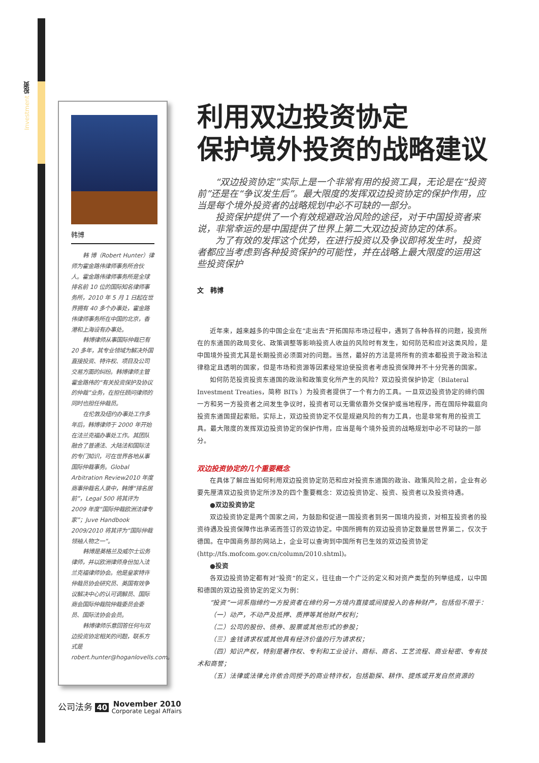Investment 投资
韩博
韩 博（Robert Hunter）律师为霍金路伟律师事务所合伙人。霍金路伟律师事务所是全球排名前 10 位的国际知名律师事务所，2010 年 5 月 1 日起在世界拥有 40 多个办事处，霍金路伟律师事务所在中国的北京，香港和上海设有办事处。
韩博律师从事国际仲裁已有 20 多年，其专业领域为解决外国直接投资、特许权、项目及公司交易方面的纠纷。韩博律师主管霍金路伟的“有关投资保护及协议的仲裁”业务，在担任顾问律师的同时也担任仲裁员。
在伦敦及纽约办事处工作多年后，韩博律师于 2000 年开始在法兰克福办事处工作。其团队融合了普通法、大陆法和国际法的专门知识，可在世界各地从事国际仲裁事务。Global Arbitration Review2010 年度商事仲裁名人录中，韩博“排名居前”，Legal 500 将其评为 2009 年度“国际仲裁欧洲法律专家”；Juve Handbook 2009/2010 将其评为“国际仲裁领袖人物之一”。
韩博是英格兰及威尔士讼务律师，并以欧洲律师身份加入法兰克福律师协会。他是皇家特许仲裁员协会研究员、英国有效争议解决中心的认可调解员、国际商会国际仲裁院仲裁委员会委员、国际法协会会员。
韩博律师乐意回答任何与双边投资协定相关的问题，联系方式是 robert.hunter@hoganlovells.com。
利用双边投资协定
保护境外投资的战略建议
“双边投资协定”实际上是一个非常有用的投资工具，无论是在“投资前”还是在“争议发生后”。最大限度的发挥双边投资协定的保护作用，应当是每个境外投资者的战略规划中必不可缺的一部分。
投资保护提供了一个有效规避政治风险的途径，对于中国投资者来说，非常幸运的是中国提供了世界上第二大双边投资协定的体系。
为了有效的发挥这个优势，在进行投资以及争议即将发生时，投资者都应当考虑到各种投资保护的可能性，并在战略上最大限度的运用这些投资保护
文　韩博
近年来，越来越多的中国企业在“走出去”开拓国际市场过程中，遇到了各种各样的问题，投资所在的东道国的政局变化、政策调整等影响投资人收益的风险时有发生，如何防范和应对这类风险，是中国境外投资尤其是长期投资必须面对的问题。当然，最好的方法是将所有的资本都投资于政治和法律稳定且透明的国家，但是市场和资源等因素经常迫使投资者考虑投资保障并不十分完善的国家。
如何防范投资投资东道国的政治和政策变化所产生的风险？双边投资保护协定（Bilateral Investment Treaties，简称 BITs ）为投资者提供了一个有力的工具。一旦双边投资协定的缔约国一方和另一方投资者之间发生争议时，投资者可以无需依靠外交保护或当地程序，而在国际仲裁庭向投资东道国提起索赔。实际上，双边投资协定不仅是规避风险的有力工具，也是非常有用的投资工具。最大限度的发挥双边投资协定的保护作用，应当是每个境外投资的战略规划中必不可缺的一部分。
双边投资协定的几个重要概念
在具体了解应当如何利用双边投资协定防范和应对投资东道国的政治、政策风险之前，企业有必要先厘清双边投资协定所涉及的四个重要概念：双边投资协定、投资、投资者以及投资待遇。
●双边投资协定
双边投资协定是两个国家之间，为鼓励和促进一国投资者到另一国境内投资，对相互投资者的投资待遇及投资保障作出承诺而签订的双边协定。中国所拥有的双边投资协定数量居世界第二，仅次于德国。在中国商务部的网站上，企业可以查询到中国所有已生效的双边投资协定(http://tfs.mofcom.gov.cn/column/2010.shtml)。
●投资
各双边投资协定都有对“投资”的定义，往往由一个广泛的定义和对资产类型的列举组成，以中国和德国的双边投资协定的定义为例：
“投资”一词系指缔约一方投资者在缔约另一方境内直接或间接投入的各种财产，包括但不限于：
（一）动产，不动产及抵押、质押等其他财产权利；
（二）公司的股份、债券、股票或其他形式的参股；
（三）金钱请求权或其他具有经济价值的行为请求权；
（四）知识产权，特别是著作权、专利和工业设计、商标、商名、工艺流程、商业秘密、专有技术和商誉；
（五）法律或法律允许依合同授予的商业特许权，包括勘探、耕作、提炼或开发自然资源的
公司法务 40 November 2010
Corporate Legal Affairs